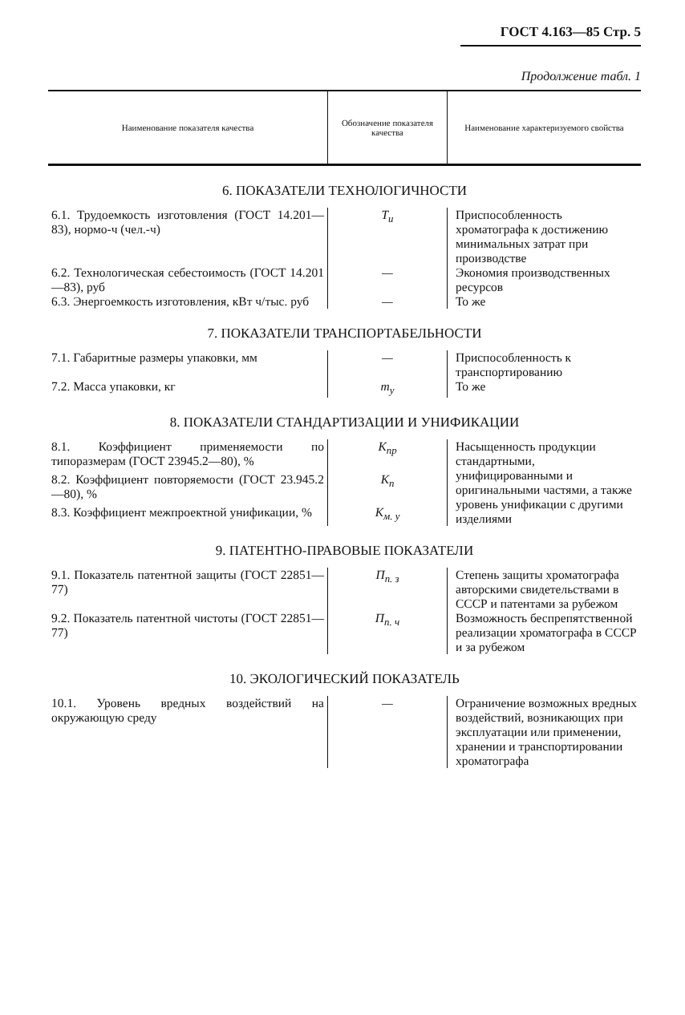ГОСТ 4.163—85 Стр. 5
Продолжение табл. 1
| Наименование показателя качества | Обозначение показателя качества | Наименование характеризуемого свойства |
| --- | --- | --- |
| 6. ПОКАЗАТЕЛИ ТЕХНОЛОГИЧНОСТИ | | |
| 6.1. Трудоемкость изготовления (ГОСТ 14.201—83), нормо-ч (чел.-ч) | Т<sub>и</sub> | Приспособленность хроматографа к достижению минимальных затрат при производстве |
| 6.2. Технологическая себестоимость (ГОСТ 14.201—83), руб | — | Экономия производственных ресурсов |
| 6.3. Энергоемкость изготовления, кВт ч/тыс. руб | — | То же |
| 7. ПОКАЗАТЕЛИ ТРАНСПОРТАБЕЛЬНОСТИ | | |
| 7.1. Габаритные размеры упаковки, мм | — | Приспособленность к транспортированию |
| 7.2. Масса упаковки, кг | m<sub>у</sub> | То же |
| 8. ПОКАЗАТЕЛИ СТАНДАРТИЗАЦИИ И УНИФИКАЦИИ | | |
| 8.1. Коэффициент применяемости по типоразмерам (ГОСТ 23945.2—80), % | К<sub>пр</sub> | Насыщенность продукции стандартными, унифицированными и оригинальными частями, а также уровень унификации с другими изделиями |
| 8.2. Коэффициент повторяемости (ГОСТ 23.945.2—80), % | К<sub>п</sub> | |
| 8.3. Коэффициент межпроектной унификации, % | К<sub>м. у</sub> | |
| 9. ПАТЕНТНО-ПРАВОВЫЕ ПОКАЗАТЕЛИ | | |
| 9.1. Показатель патентной защиты (ГОСТ 22851—77) | П<sub>п. з</sub> | Степень защиты хроматографа авторскими свидетельствами в СССР и патентами за рубежом |
| 9.2. Показатель патентной чистоты (ГОСТ 22851—77) | П<sub>п. ч</sub> | Возможность беспрепятственной реализации хроматографа в СССР и за рубежом |
| 10. ЭКОЛОГИЧЕСКИЙ ПОКАЗАТЕЛЬ | | |
| 10.1. Уровень вредных воздействий на окружающую среду | — | Ограничение возможных вредных воздействий, возникающих при эксплуатации или применении, хранении и транспортировании хроматографа |